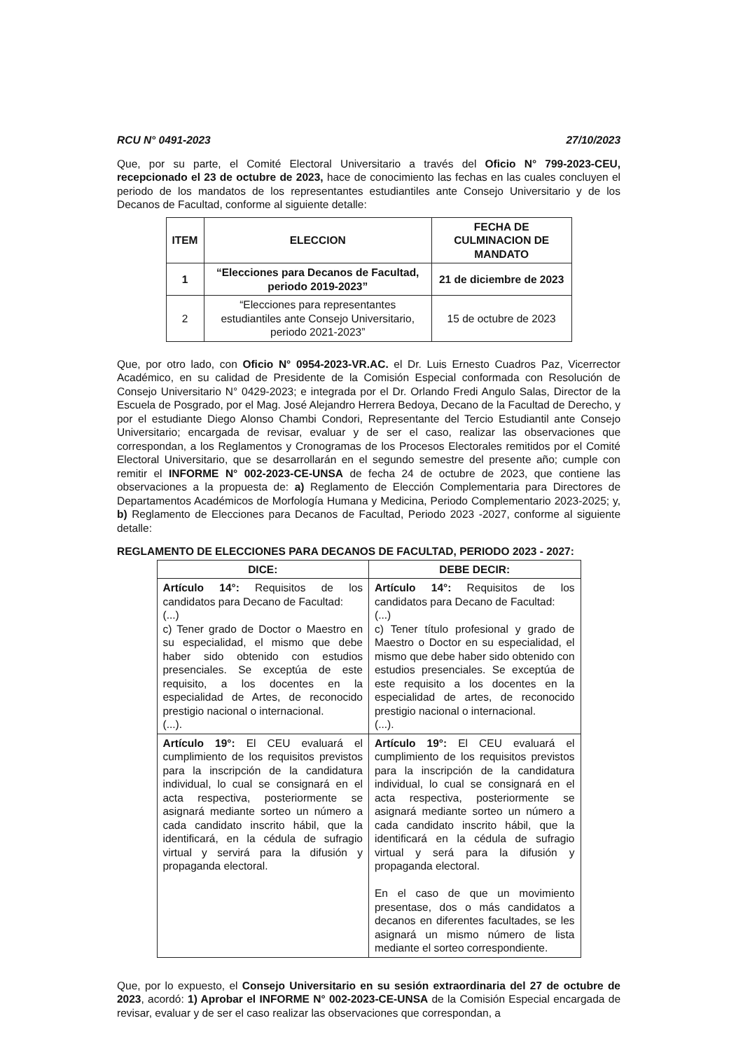RCU N° 0491-2023 27/10/2023
Que, por su parte, el Comité Electoral Universitario a través del Oficio N° 799-2023-CEU, recepcionado el 23 de octubre de 2023, hace de conocimiento las fechas en las cuales concluyen el periodo de los mandatos de los representantes estudiantiles ante Consejo Universitario y de los Decanos de Facultad, conforme al siguiente detalle:
| ITEM | ELECCION | FECHA DE CULMINACION DE MANDATO |
| --- | --- | --- |
| 1 | “Elecciones para Decanos de Facultad, periodo 2019-2023” | 21 de diciembre de 2023 |
| 2 | “Elecciones para representantes estudiantiles ante Consejo Universitario, periodo 2021-2023” | 15 de octubre de 2023 |
Que, por otro lado, con Oficio N° 0954-2023-VR.AC. el Dr. Luis Ernesto Cuadros Paz, Vicerrector Académico, en su calidad de Presidente de la Comisión Especial conformada con Resolución de Consejo Universitario N° 0429-2023; e integrada por el Dr. Orlando Fredi Angulo Salas, Director de la Escuela de Posgrado, por el Mag. José Alejandro Herrera Bedoya, Decano de la Facultad de Derecho, y por el estudiante Diego Alonso Chambi Condori, Representante del Tercio Estudiantil ante Consejo Universitario; encargada de revisar, evaluar y de ser el caso, realizar las observaciones que correspondan, a los Reglamentos y Cronogramas de los Procesos Electorales remitidos por el Comité Electoral Universitario, que se desarrollarán en el segundo semestre del presente año; cumple con remitir el INFORME N° 002-2023-CE-UNSA de fecha 24 de octubre de 2023, que contiene las observaciones a la propuesta de: a) Reglamento de Elección Complementaria para Directores de Departamentos Académicos de Morfología Humana y Medicina, Periodo Complementario 2023-2025; y, b) Reglamento de Elecciones para Decanos de Facultad, Periodo 2023 -2027, conforme al siguiente detalle:
REGLAMENTO DE ELECCIONES PARA DECANOS DE FACULTAD, PERIODO 2023 - 2027:
| DICE: | DEBE DECIR: |
| --- | --- |
| Artículo 14°: Requisitos de los candidatos para Decano de Facultad: (...) c) Tener grado de Doctor o Maestro en su especialidad, el mismo que debe haber sido obtenido con estudios presenciales. Se exceptúa de este requisito, a los docentes en la especialidad de Artes, de reconocido prestigio nacional o internacional. (...). | Artículo 14°: Requisitos de los candidatos para Decano de Facultad: (...) c) Tener título profesional y grado de Maestro o Doctor en su especialidad, el mismo que debe haber sido obtenido con estudios presenciales. Se exceptúa de este requisito a los docentes en la especialidad de artes, de reconocido prestigio nacional o internacional. (...). |
| Artículo 19°: El CEU evaluará el cumplimiento de los requisitos previstos para la inscripción de la candidatura individual, lo cual se consignará en el acta respectiva, posteriormente se asignará mediante sorteo un número a cada candidato inscrito hábil, que la identificará, en la cédula de sufragio virtual y servirá para la difusión y propaganda electoral. | Artículo 19°: El CEU evaluará el cumplimiento de los requisitos previstos para la inscripción de la candidatura individual, lo cual se consignará en el acta respectiva, posteriormente se asignará mediante sorteo un número a cada candidato inscrito hábil, que la identificará en la cédula de sufragio virtual y será para la difusión y propaganda electoral. En el caso de que un movimiento presentase, dos o más candidatos a decanos en diferentes facultades, se les asignará un mismo número de lista mediante el sorteo correspondiente. |
Que, por lo expuesto, el Consejo Universitario en su sesión extraordinaria del 27 de octubre de 2023, acordó: 1) Aprobar el INFORME N° 002-2023-CE-UNSA de la Comisión Especial encargada de revisar, evaluar y de ser el caso realizar las observaciones que correspondan, a